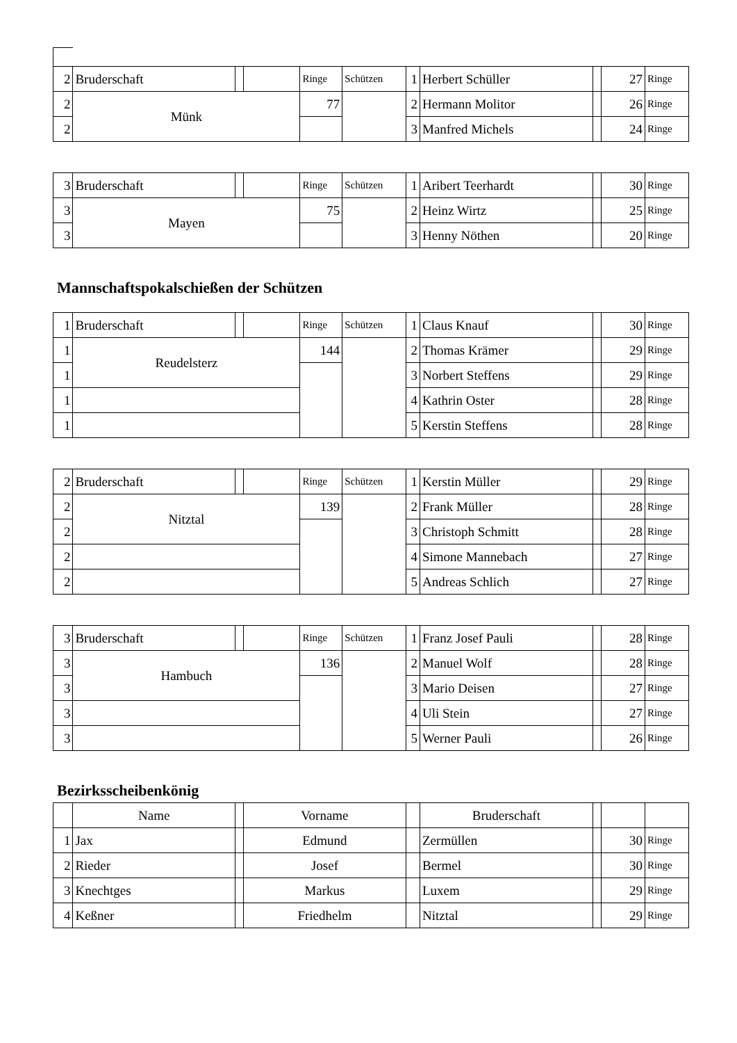| 2 | Bruderschaft | | | Ringe | Schützen | 1 | Herbert Schüller | | 27 | Ringe |
| 2 | Münk | | | 77 | | 2 | Hermann Molitor | | 26 | Ringe |
| 2 | | | | | | 3 | Manfred Michels | | 24 | Ringe |
| 3 | Bruderschaft | | | Ringe | Schützen | 1 | Aribert Teerhardt | | 30 | Ringe |
| 3 | Mayen | | | 75 | | 2 | Heinz Wirtz | | 25 | Ringe |
| 3 | | | | | | 3 | Henny Nöthen | | 20 | Ringe |
Mannschaftspokalschießen der Schützen
| 1 | Bruderschaft | | | Ringe | Schützen | 1 | Claus Knauf | | 30 | Ringe |
| 1 | Reudelsterz | | | 144 | | 2 | Thomas Krämer | | 29 | Ringe |
| 1 | | | | | | 3 | Norbert Steffens | | 29 | Ringe |
| 1 | | | | | | 4 | Kathrin Oster | | 28 | Ringe |
| 1 | | | | | | 5 | Kerstin Steffens | | 28 | Ringe |
| 2 | Bruderschaft | | | Ringe | Schützen | 1 | Kerstin Müller | | 29 | Ringe |
| 2 | Nitztal | | | 139 | | 2 | Frank Müller | | 28 | Ringe |
| 2 | | | | | | 3 | Christoph Schmitt | | 28 | Ringe |
| 2 | | | | | | 4 | Simone Mannebach | | 27 | Ringe |
| 2 | | | | | | 5 | Andreas Schlich | | 27 | Ringe |
| 3 | Bruderschaft | | | Ringe | Schützen | 1 | Franz Josef Pauli | | 28 | Ringe |
| 3 | Hambuch | | | 136 | | 2 | Manuel Wolf | | 28 | Ringe |
| 3 | | | | | | 3 | Mario Deisen | | 27 | Ringe |
| 3 | | | | | | 4 | Uli Stein | | 27 | Ringe |
| 3 | | | | | | 5 | Werner Pauli | | 26 | Ringe |
Bezirksscheibenkönig
| | Name | | Vorname | | Bruderschaft | | | |
| --- | --- | --- | --- | --- | --- | --- | --- | --- |
| 1 | Jax | | Edmund | | Zermüllen | | 30 | Ringe |
| 2 | Rieder | | Josef | | Bermel | | 30 | Ringe |
| 3 | Knechtges | | Markus | | Luxem | | 29 | Ringe |
| 4 | Keßner | | Friedhelm | | Nitztal | | 29 | Ringe |